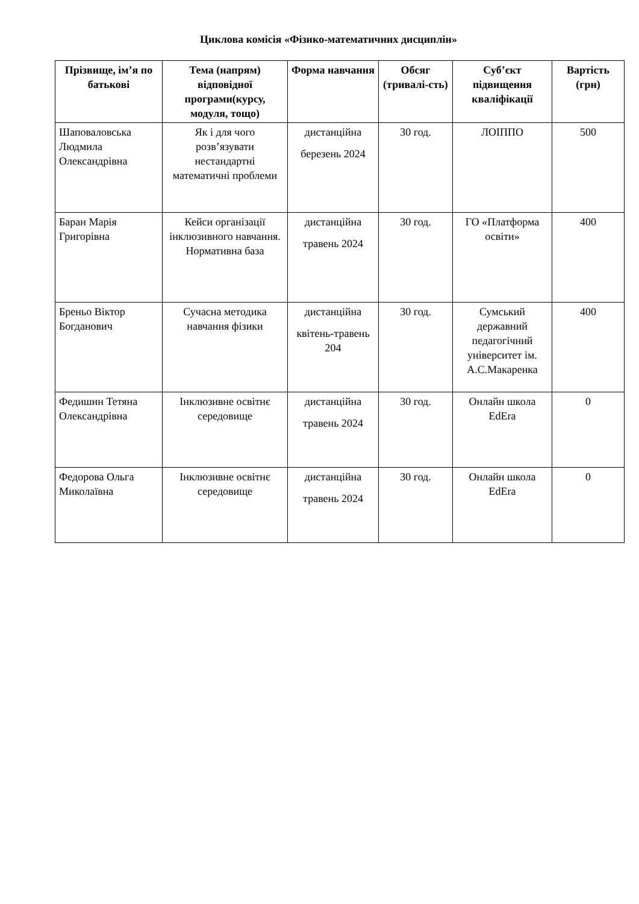Циклова комісія «Фізико-математичних дисциплін»
| Прізвище, ім’я по батькові | Тема (напрям) відповідної програми(курсу, модуля, тощо) | Форма навчання | Обсяг (тривалі-сть) | Суб’єкт підвищення кваліфікації | Вартість (грн) |
| --- | --- | --- | --- | --- | --- |
| Шаповаловська Людмила Олександрівна | Як і для чого розв’язувати нестандартні математичні проблеми | дистанційна березень 2024 | 30 год. | ЛОІППО | 500 |
| Баран Марія Григорівна | Кейси організації інклюзивного навчання. Нормативна база | дистанційна травень 2024 | 30 год. | ГО «Платформа освіти» | 400 |
| Бреньо Віктор Богданович | Сучасна методика навчання фізики | дистанційна квітень-травень 204 | 30 год. | Сумський державний педагогічний університет ім. А.С.Макаренка | 400 |
| Федишин Тетяна Олександрівна | Інклюзивне освітнє середовище | дистанційна травень 2024 | 30 год. | Онлайн школа EdEra | 0 |
| Федорова Ольга Миколаївна | Інклюзивне освітнє середовище | дистанційна травень 2024 | 30 год. | Онлайн школа EdEra | 0 |